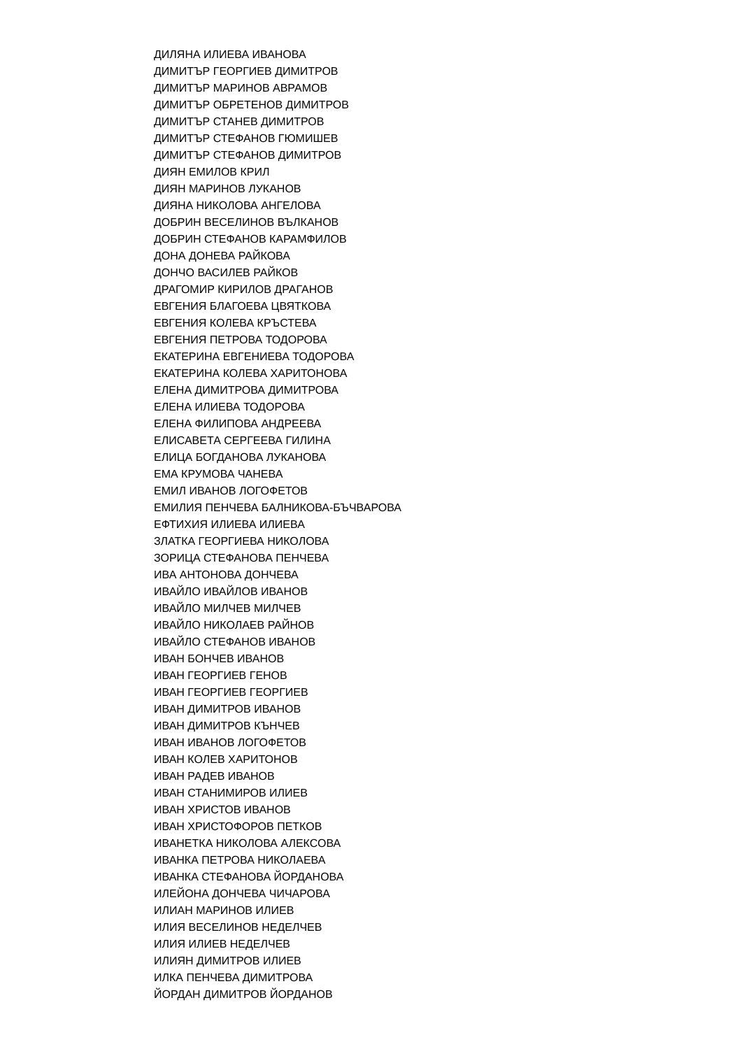ДИЛЯНА ИЛИЕВА ИВАНОВА
ДИМИТЪР ГЕОРГИЕВ ДИМИТРОВ
ДИМИТЪР МАРИНОВ АВРАМОВ
ДИМИТЪР ОБРЕТЕНОВ ДИМИТРОВ
ДИМИТЪР СТАНЕВ ДИМИТРОВ
ДИМИТЪР СТЕФАНОВ ГЮМИШЕВ
ДИМИТЪР СТЕФАНОВ ДИМИТРОВ
ДИЯН ЕМИЛОВ КРИЛ
ДИЯН МАРИНОВ ЛУКАНОВ
ДИЯНА НИКОЛОВА АНГЕЛОВА
ДОБРИН ВЕСЕЛИНОВ ВЪЛКАНОВ
ДОБРИН СТЕФАНОВ КАРАМФИЛОВ
ДОНА ДОНЕВА РАЙКОВА
ДОНЧО ВАСИЛЕВ РАЙКОВ
ДРАГОМИР КИРИЛОВ ДРАГАНОВ
ЕВГЕНИЯ БЛАГОЕВА ЦВЯТКОВА
ЕВГЕНИЯ КОЛЕВА КРЪСТЕВА
ЕВГЕНИЯ ПЕТРОВА ТОДОРОВА
ЕКАТЕРИНА ЕВГЕНИЕВА ТОДОРОВА
ЕКАТЕРИНА КОЛЕВА ХАРИТОНОВА
ЕЛЕНА ДИМИТРОВА ДИМИТРОВА
ЕЛЕНА ИЛИЕВА ТОДОРОВА
ЕЛЕНА ФИЛИПОВА АНДРЕЕВА
ЕЛИСАВЕТА СЕРГЕЕВА ГИЛИНА
ЕЛИЦА БОГДАНОВА ЛУКАНОВА
ЕМА КРУМОВА ЧАНЕВА
ЕМИЛ ИВАНОВ ЛОГОФЕТОВ
ЕМИЛИЯ ПЕНЧЕВА БАЛНИКОВА-БЪЧВАРОВА
ЕФТИХИЯ ИЛИЕВА ИЛИЕВА
ЗЛАТКА ГЕОРГИЕВА НИКОЛОВА
ЗОРИЦА СТЕФАНОВА ПЕНЧЕВА
ИВА АНТОНОВА ДОНЧЕВА
ИВАЙЛО ИВАЙЛОВ ИВАНОВ
ИВАЙЛО МИЛЧЕВ МИЛЧЕВ
ИВАЙЛО НИКОЛАЕВ РАЙНОВ
ИВАЙЛО СТЕФАНОВ ИВАНОВ
ИВАН БОНЧЕВ ИВАНОВ
ИВАН ГЕОРГИЕВ ГЕНОВ
ИВАН ГЕОРГИЕВ ГЕОРГИЕВ
ИВАН ДИМИТРОВ ИВАНОВ
ИВАН ДИМИТРОВ КЪНЧЕВ
ИВАН ИВАНОВ ЛОГОФЕТОВ
ИВАН КОЛЕВ ХАРИТОНОВ
ИВАН РАДЕВ ИВАНОВ
ИВАН СТАНИМИРОВ ИЛИЕВ
ИВАН ХРИСТОВ ИВАНОВ
ИВАН ХРИСТОФОРОВ ПЕТКОВ
ИВАНЕТКА НИКОЛОВА АЛЕКСОВА
ИВАНКА ПЕТРОВА НИКОЛАЕВА
ИВАНКА СТЕФАНОВА ЙОРДАНОВА
ИЛЕЙОНА ДОНЧЕВА ЧИЧАРОВА
ИЛИАН МАРИНОВ ИЛИЕВ
ИЛИЯ ВЕСЕЛИНОВ НЕДЕЛЧЕВ
ИЛИЯ ИЛИЕВ НЕДЕЛЧЕВ
ИЛИЯН ДИМИТРОВ ИЛИЕВ
ИЛКА ПЕНЧЕВА ДИМИТРОВА
ЙОРДАН ДИМИТРОВ ЙОРДАНОВ